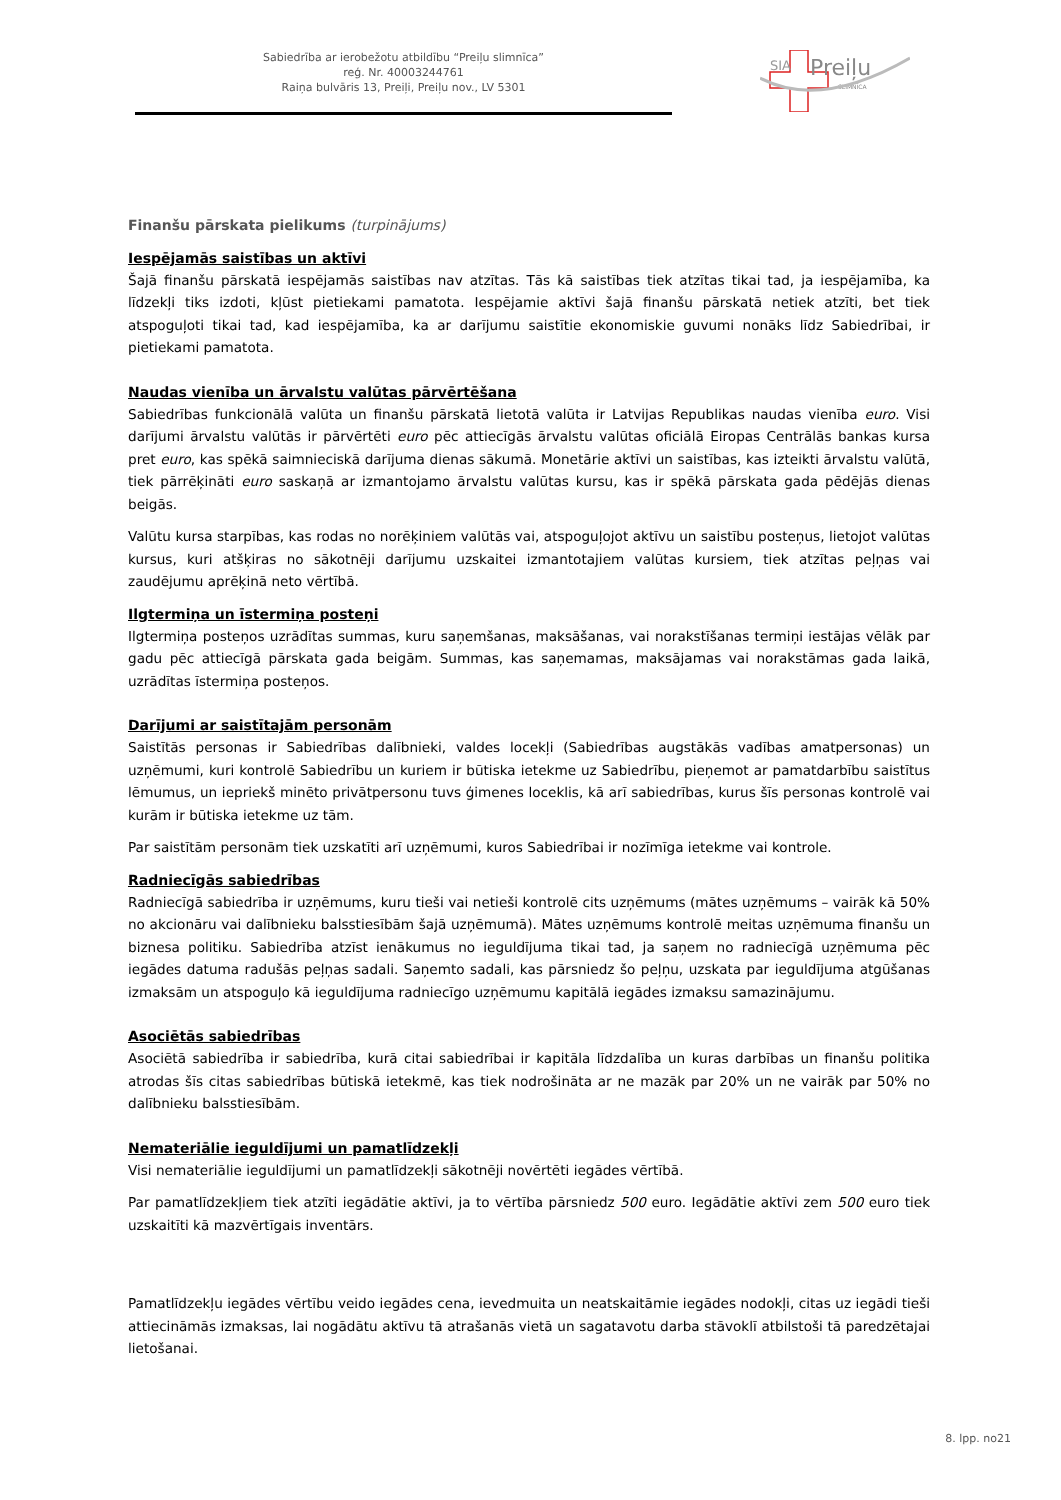Sabiedrība ar ierobežotu atbildību “Preiļu slimnīca”
reģ. Nr. 40003244761
Raiņa bulvāris 13, Preiļi, Preiļu nov., LV 5301
SIA
Preiļu
SLIMNĪCA
Finanšu pārskata pielikums (turpinājums)
Iespējamās saistības un aktīvi
Šajā finanšu pārskatā iespējamās saistības nav atzītas. Tās kā saistības tiek atzītas tikai tad, ja iespējamība, ka līdzekļi tiks izdoti, kļūst pietiekami pamatota. Iespējamie aktīvi šajā finanšu pārskatā netiek atzīti, bet tiek atspoguļoti tikai tad, kad iespējamība, ka ar darījumu saistītie ekonomiskie guvumi nonāks līdz Sabiedrībai, ir pietiekami pamatota.
Naudas vienība un ārvalstu valūtas pārvērtēšana
Sabiedrības funkcionālā valūta un finanšu pārskatā lietotā valūta ir Latvijas Republikas naudas vienība euro. Visi darījumi ārvalstu valūtās ir pārvērtēti euro pēc attiecīgās ārvalstu valūtas oficiālā Eiropas Centrālās bankas kursa pret euro, kas spēkā saimnieciskā darījuma dienas sākumā. Monetārie aktīvi un saistības, kas izteikti ārvalstu valūtā, tiek pārrēķināti euro saskaņā ar izmantojamo ārvalstu valūtas kursu, kas ir spēkā pārskata gada pēdējās dienas beigās.
Valūtu kursa starpības, kas rodas no norēķiniem valūtās vai, atspoguļojot aktīvu un saistību posteņus, lietojot valūtas kursus, kuri atšķiras no sākotnēji darījumu uzskaitei izmantotajiem valūtas kursiem, tiek atzītas peļņas vai zaudējumu aprēķinā neto vērtībā.
Ilgtermiņa un īstermiņa posteņi
Ilgtermiņa posteņos uzrādītas summas, kuru saņemšanas, maksāšanas, vai norakstīšanas termiņi iestājas vēlāk par gadu pēc attiecīgā pārskata gada beigām. Summas, kas saņemamas, maksājamas vai norakstāmas gada laikā, uzrādītas īstermiņa posteņos.
Darījumi ar saistītajām personām
Saistītās personas ir Sabiedrības dalībnieki, valdes locekļi (Sabiedrības augstākās vadības amatpersonas) un uzņēmumi, kuri kontrolē Sabiedrību un kuriem ir būtiska ietekme uz Sabiedrību, pieņemot ar pamatdarbību saistītus lēmumus, un iepriekš minēto privātpersonu tuvs ģimenes loceklis, kā arī sabiedrības, kurus šīs personas kontrolē vai kurām ir būtiska ietekme uz tām.
Par saistītām personām tiek uzskatīti arī uzņēmumi, kuros Sabiedrībai ir nozīmīga ietekme vai kontrole.
Radniecīgās sabiedrības
Radniecīgā sabiedrība ir uzņēmums, kuru tieši vai netieši kontrolē cits uzņēmums (mātes uzņēmums – vairāk kā 50% no akcionāru vai dalībnieku balsstiesībām šajā uzņēmumā). Mātes uzņēmums kontrolē meitas uzņēmuma finanšu un biznesa politiku. Sabiedrība atzīst ienākumus no ieguldījuma tikai tad, ja saņem no radniecīgā uzņēmuma pēc iegādes datuma radušās peļņas sadali. Saņemto sadali, kas pārsniedz šo peļņu, uzskata par ieguldījuma atgūšanas izmaksām un atspoguļo kā ieguldījuma radniecīgo uzņēmumu kapitālā iegādes izmaksu samazinājumu.
Asociētās sabiedrības
Asociētā sabiedrība ir sabiedrība, kurā citai sabiedrībai ir kapitāla līdzdalība un kuras darbības un finanšu politika atrodas šīs citas sabiedrības būtiskā ietekmē, kas tiek nodrošināta ar ne mazāk par 20% un ne vairāk par 50% no dalībnieku balsstiesībām.
Nemateriālie ieguldījumi un pamatlīdzekļi
Visi nemateriālie ieguldījumi un pamatlīdzekļi sākotnēji novērtēti iegādes vērtībā.
Par pamatlīdzekļiem tiek atzīti iegādātie aktīvi, ja to vērtība pārsniedz 500 euro. Iegādātie aktīvi zem 500 euro tiek uzskaitīti kā mazvērtīgais inventārs.
Pamatlīdzekļu iegādes vērtību veido iegādes cena, ievedmuita un neatskaitāmie iegādes nodokļi, citas uz iegādi tieši attiecināmās izmaksas, lai nogādātu aktīvu tā atrašanās vietā un sagatavotu darba stāvoklī atbilstoši tā paredzētajai lietošanai.
8. lpp. no21